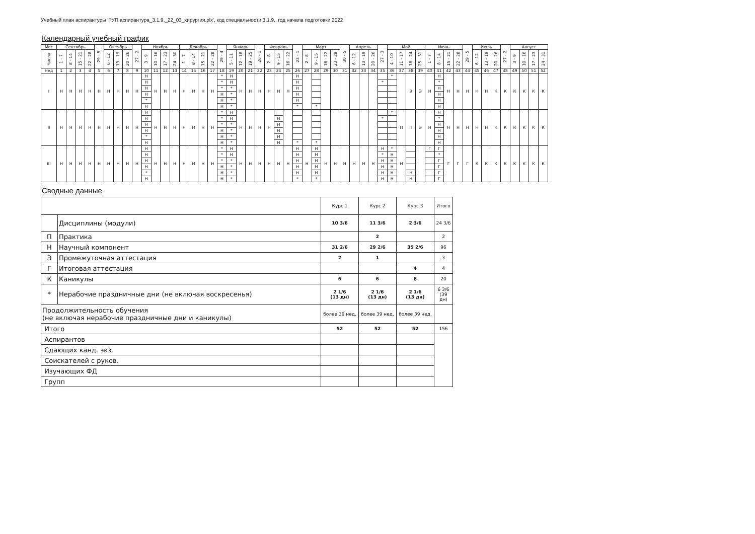Учебный план аспирантуры 'РУП аспирантура_3.1.9._22_03_хирургия.plx', код специальности 3.1.9., год начала подготовки 2022
Календарный учебный график
| Мес | Сентябрь | | | | 29 - 5 | Октябрь | | | 27 - 2 | Ноябрь | | | | Декабрь | | | | 29 - 4 | Январь | | | 26 - 1 | Февраль | | | 23 - 1 | Март | | | | 30 - 5 | Апрель | | | 27 - 3 | Май | | | | Июнь | | | | 29 - 5 | Июль | | | 27 - 2 | Август | | | |
| --- | --- | --- | --- | --- | --- | --- | --- | --- | --- | --- | --- | --- | --- | --- | --- | --- | --- | --- | --- | --- | --- | --- | --- | --- | --- | --- | --- | --- | --- | --- | --- | --- | --- | --- | --- | --- | --- | --- | --- | --- | --- | --- | --- | --- | --- | --- | --- | --- | --- | --- | --- | --- |
| Числа | 1 - 7 | 8 - 14 | 15 - 21 | 22 - 28 | | 6 - 12 | 13 - 19 | 20 - 26 | | 3 - 9 | 10 - 16 | 17 - 23 | 24 - 30 | 1 - 7 | 8 - 14 | 15 - 21 | 22 - 28 | | 5 - 11 | 12 - 18 | 19 - 25 | | 2 - 8 | 9 - 15 | 16 - 22 | | 2 - 8 | 9 - 15 | 16 - 22 | 23 - 29 | | 6 - 12 | 13 - 19 | 20 - 26 | | 4 - 10 | 11 - 17 | 18 - 24 | 25 - 31 | 1 - 7 | 8 - 14 | 15 - 21 | 22 - 28 | | 6 - 12 | 13 - 19 | 20 - 26 | | 3 - 9 | 10 - 16 | 17 - 23 | 24 - 31 |
| Нед | 1 | 2 | 3 | 4 | 5 | 6 | 7 | 8 | 9 | 10 | 11 | 12 | 13 | 14 | 15 | 16 | 17 | 18 | 19 | 20 | 21 | 22 | 23 | 24 | 25 | 26 | 27 | 28 | 29 | 30 | 31 | 32 | 33 | 34 | 35 | 36 | 37 | 38 | 39 | 40 | 41 | 42 | 43 | 44 | 45 | 46 | 47 | 48 | 49 | 50 | 51 | 52 |
| I | Н | Н | Н | Н | Н | Н | Н | Н | Н | Н Н Н Н * Н | Н | Н | Н | Н | Н | Н | Н | * * * Н Н Н | Н Н * * * * | Н | Н | Н | Н | Н | Н | Н Н Н Н Н * | | * | | | | | | | * | * | | Э | Э | Н | Н * Н Н Н Н | Н | Н | Н | Н | Н | К | К | К | К | К | К |
| II | Н | Н | Н | Н | Н | Н | Н | Н | Н | Н Н Н Н * Н | Н | Н | Н | Н | Н | Н | Н | * * * Н Н Н | Н Н * * * * | Н | Н | Н | Н | Н Н Н Н Н | | * | | * | | | | | | | * | * | П | П | Э | Н | Н * Н Н Н Н | Н | Н | Н | Н | Н | К | К | К | К | К | К |
| III | Н | Н | Н | Н | Н | Н | Н | Н | Н | Н Н Н Н * Н | Н | Н | Н | Н | Н | Н | Н | * * * Н Н Н | Н Н * * * * | Н | Н | Н | Н | Н | Н | Н Н Н Н Н * | Н | Н Н Н Н Н * | Н | Н | Н | Н | Н | Н | Н * Н Н Н Н | * Н Н Н Н Н | Н | Н Н | | Г | Г * Г Г Г Г | Г | Г | Г | К | К | К | К | К | К | К | К |
Сводные данные
| | | Курс 1 | Курс 2 | Курс 3 | Итого |
| | Дисциплины (модули) | 10 3/6 | 11 3/6 | 2 3/6 | 24 3/6 |
| П | Практика | | 2 | | 2 |
| Н | Научный компонент | 31 2/6 | 29 2/6 | 35 2/6 | 96 |
| Э | Промежуточная аттестация | 2 | 1 | | 3 |
| Г | Итоговая аттестация | | | 4 | 4 |
| К | Каникулы | 6 | 6 | 8 | 20 |
| * | Нерабочие праздничные дни (не включая воскресенья) | 2 1/6 (13 дн) | 2 1/6 (13 дн) | 2 1/6 (13 дн) | 6 3/6 (39 дн) |
| Продолжительность обучения (не включая нерабочие праздничные дни и каникулы) | | более 39 нед. | более 39 нед. | более 39 нед. | |
| Итого | | 52 | 52 | 52 | 156 |
| Аспирантов | | | | | |
| Сдающих канд. экз. | | | | | |
| Соискателей с руков. | | | | | |
| Изучающих ФД | | | | | |
| Групп | | | | | |